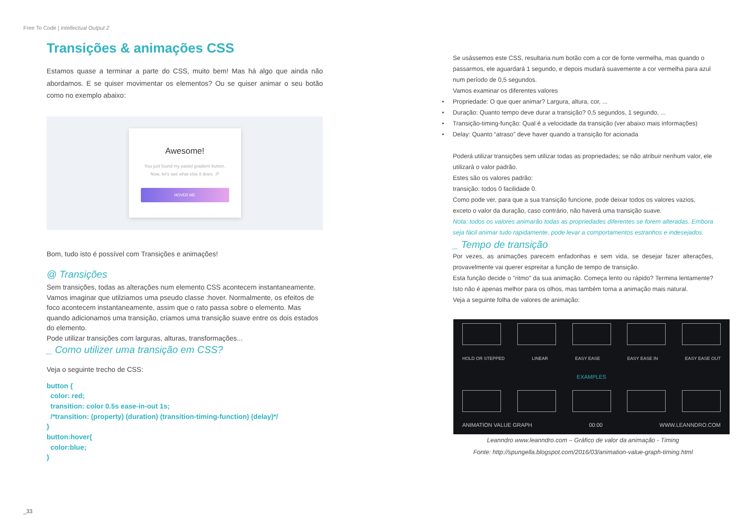Free To Code | Intellectual Output 2
Transições & animações CSS
Estamos quase a terminar a parte do CSS, muito bem! Mas há algo que ainda não abordamos. E se quiser movimentar os elementos? Ou se quiser animar o seu botão como no exemplo abaixo:
Awesome!
You just found my pastel gradient button.
Now, let's see what else it does. :P
HOVER ME
Bom, tudo isto é possível com Transições e animações!
@ Transições
Sem transições, todas as alterações num elemento CSS acontecem instantaneamente. Vamos imaginar que utilziamos uma pseudo classe :hover. Normalmente, os efeitos de foco acontecem instantaneamente, assim que o rato passa sobre o elemento. Mas quando adicionamos uma transição, criamos uma transição suave entre os dois estados do elemento.
Pode utilizar transições com larguras, alturas, transformações...
_ Como utilizer uma transição em CSS?
Veja o seguinte trecho de CSS:
button {
  color: red;
  transition: color 0.5s ease-in-out 1s;
  /*transition: (property) (duration) (transition-timing-function) (delay)*/
}
button:hover{
  color:blue;
}
Se usássemos este CSS, resultaria num botão com a cor de fonte vermelha, mas quando o passarmos, ele aguardará 1 segundo, e depois mudará suavemente a cor vermelha para azul num período de 0,5 segundos.
Vamos examinar os diferentes valores
• Propriedade: O que quer animar? Largura, altura, cor, ...
• Duração: Quanto tempo deve durar a transição? 0,5 segundos, 1 segundo, ...
• Transição-timing-função: Qual é a velocidade da transição (ver abaixo mais informações)
• Delay: Quanto “atraso” deve haver quando a transição for acionada
Poderá utilizar transições sem utilizar todas as propriedades; se não atribuir nenhum valor, ele utilizará o valor padrão.
Estes são os valores padrão:
transição: todos 0 facilidade 0.
Como pode ver, para que a sua transição funcione, pode deixar todos os valores vazios, exceto o valor da duração, caso contrário, não haverá uma transição suave.
Nota: todos os valores animarão todas as propriedades diferentes se forem alteradas. Embora seja fácil animar tudo rapidamente, pode levar a comportamentos estranhos e indesejados.
_ Tempo de transição
Por vezes, as animações parecem enfadonhas e sem vida, se desejar fazer alterações, provavelmente vai querer espreitar a função de tempo de transição.
Esta função decide o "ritmo" da sua animação. Começa lento ou rápido? Termina lentamente? Isto não é apenas melhor para os olhos, mas também torna a animação mais natural.
Veja a seguinte folha de valores de animação:
HOLD OR STEPPED LINEAR EASY EASE EASY EASE IN EASY EASE OUT
EXAMPLES
ANIMATION VALUE GRAPH 00:00 WWW.LEANNDRO.COM
Leanndro www.leanndro.com – Gráfico de valor da animação - Timing
Fonte: http://spungella.blogspot.com/2016/03/animation-value-graph-timing.html
_33